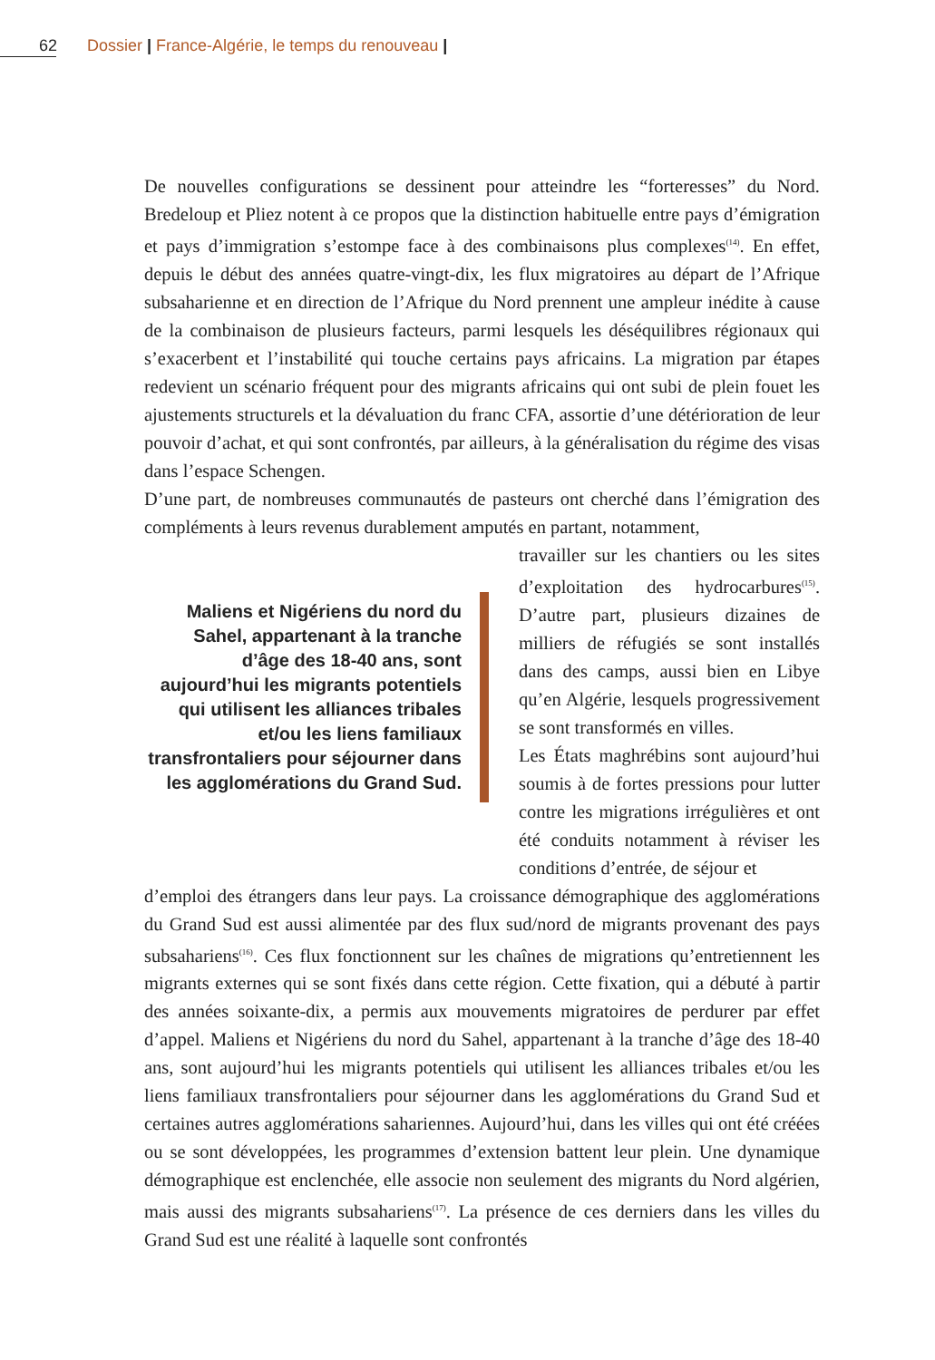62 Dossier | France-Algérie, le temps du renouveau |
De nouvelles configurations se dessinent pour atteindre les “forteresses” du Nord. Bredeloup et Pliez notent à ce propos que la distinction habituelle entre pays d’émigration et pays d’immigration s’estompe face à des combinaisons plus complexes<sup>(14)</sup>. En effet, depuis le début des années quatre-vingt-dix, les flux migratoires au départ de l’Afrique subsaharienne et en direction de l’Afrique du Nord prennent une ampleur inédite à cause de la combinaison de plusieurs facteurs, parmi lesquels les déséquilibres régionaux qui s’exacerbent et l’instabilité qui touche certains pays africains. La migration par étapes redevient un scénario fréquent pour des migrants africains qui ont subi de plein fouet les ajustements structurels et la dévaluation du franc CFA, assortie d’une détérioration de leur pouvoir d’achat, et qui sont confrontés, par ailleurs, à la généralisation du régime des visas dans l’espace Schengen.
D’une part, de nombreuses communautés de pasteurs ont cherché dans l’émigration des compléments à leurs revenus durablement amputés en partant, notamment,
Maliens et Nigériens du nord du Sahel, appartenant à la tranche d’âge des 18-40 ans, sont aujourd’hui les migrants potentiels qui utilisent les alliances tribales et/ou les liens familiaux transfrontaliers pour séjourner dans les agglomérations du Grand Sud.
travailler sur les chantiers ou les sites d’exploitation des hydrocarbures<sup>(15)</sup>. D’autre part, plusieurs dizaines de milliers de réfugiés se sont installés dans des camps, aussi bien en Libye qu’en Algérie, lesquels progressivement se sont transformés en villes.
Les États maghrébins sont aujourd’hui soumis à de fortes pressions pour lutter contre les migrations irrégulières et ont été conduits notamment à réviser les conditions d’entrée, de séjour et
d’emploi des étrangers dans leur pays. La croissance démographique des agglomérations du Grand Sud est aussi alimentée par des flux sud/nord de migrants provenant des pays subsahariens<sup>(16)</sup>. Ces flux fonctionnent sur les chaînes de migrations qu’entretiennent les migrants externes qui se sont fixés dans cette région. Cette fixation, qui a débuté à partir des années soixante-dix, a permis aux mouvements migratoires de perdurer par effet d’appel. Maliens et Nigériens du nord du Sahel, appartenant à la tranche d’âge des 18-40 ans, sont aujourd’hui les migrants potentiels qui utilisent les alliances tribales et/ou les liens familiaux transfrontaliers pour séjourner dans les agglomérations du Grand Sud et certaines autres agglomérations sahariennes. Aujourd’hui, dans les villes qui ont été créées ou se sont développées, les programmes d’extension battent leur plein. Une dynamique démographique est enclenchée, elle associe non seulement des migrants du Nord algérien, mais aussi des migrants subsahariens<sup>(17)</sup>. La présence de ces derniers dans les villes du Grand Sud est une réalité à laquelle sont confrontés